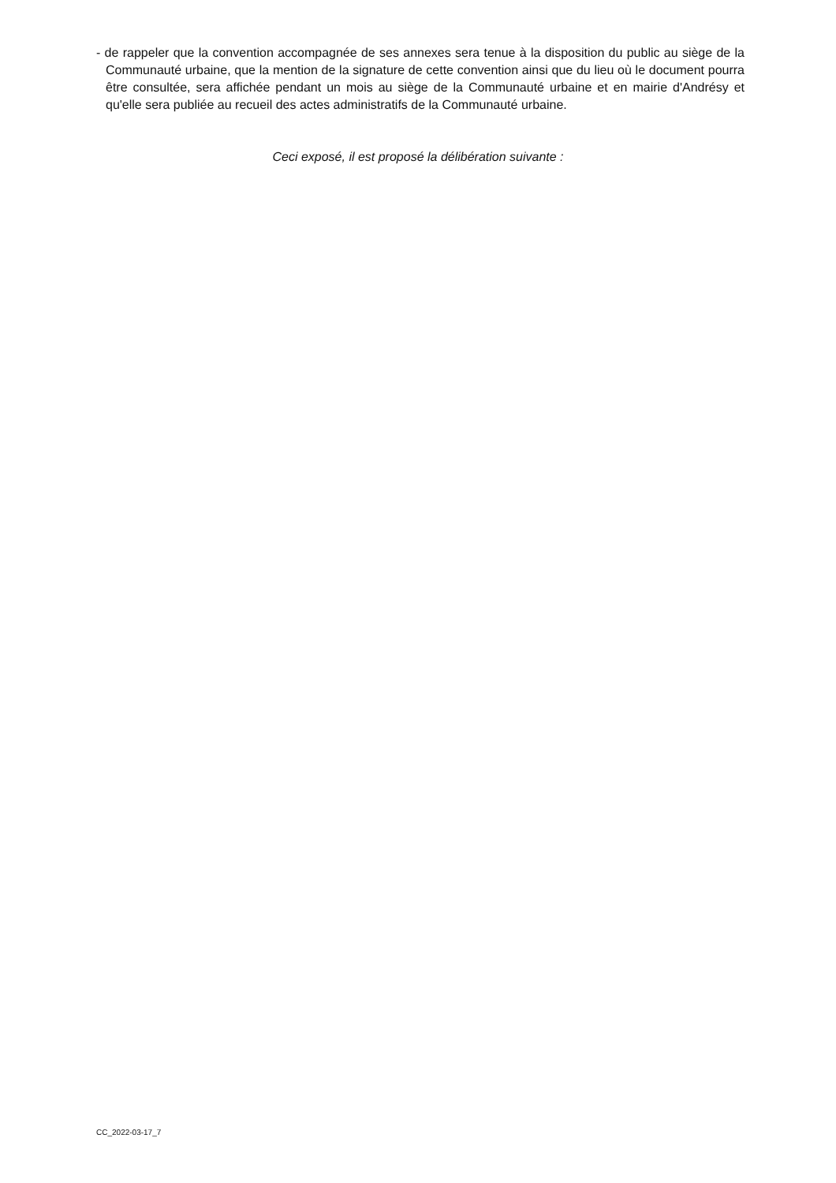- de rappeler que la convention accompagnée de ses annexes sera tenue à la disposition du public au siège de la Communauté urbaine, que la mention de la signature de cette convention ainsi que du lieu où le document pourra être consultée, sera affichée pendant un mois au siège de la Communauté urbaine et en mairie d'Andrésy et qu'elle sera publiée au recueil des actes administratifs de la Communauté urbaine.
Ceci exposé, il est proposé la délibération suivante :
CC_2022-03-17_7